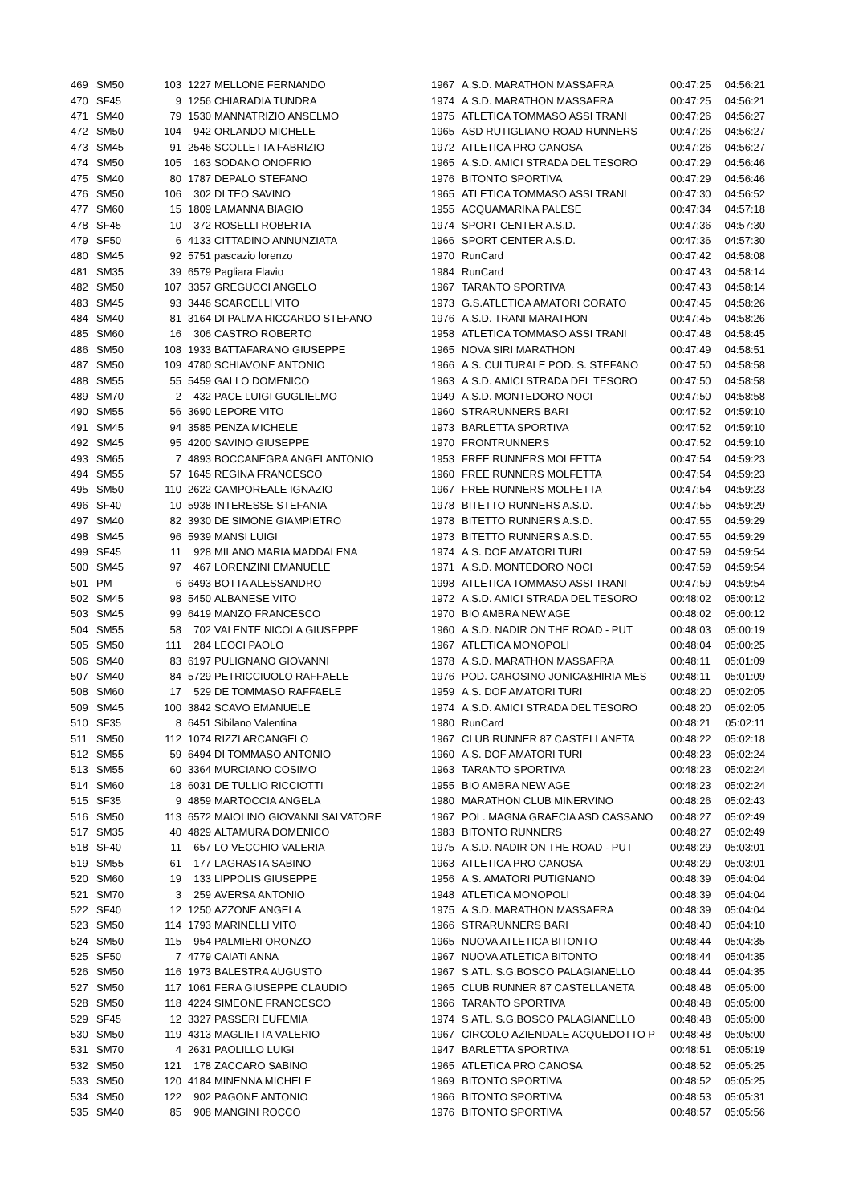| 469 | SM50 | 103 | 1227 | MELLONE FERNANDO | 1967 | A.S.D. MARATHON MASSAFRA | 00:47:25 | 04:56:21 |
| 470 | SF45 | 9 | 1256 | CHIARADIA TUNDRA | 1974 | A.S.D. MARATHON MASSAFRA | 00:47:25 | 04:56:21 |
| 471 | SM40 | 79 | 1530 | MANNATRIZIO ANSELMO | 1975 | ATLETICA TOMMASO ASSI TRANI | 00:47:26 | 04:56:27 |
| 472 | SM50 | 104 | 942 | ORLANDO MICHELE | 1965 | ASD RUTIGLIANO ROAD RUNNERS | 00:47:26 | 04:56:27 |
| 473 | SM45 | 91 | 2546 | SCOLLETTA FABRIZIO | 1972 | ATLETICA PRO CANOSA | 00:47:26 | 04:56:27 |
| 474 | SM50 | 105 | 163 | SODANO ONOFRIO | 1965 | A.S.D. AMICI STRADA DEL TESORO | 00:47:29 | 04:56:46 |
| 475 | SM40 | 80 | 1787 | DEPALO STEFANO | 1976 | BITONTO SPORTIVA | 00:47:29 | 04:56:46 |
| 476 | SM50 | 106 | 302 | DI TEO SAVINO | 1965 | ATLETICA TOMMASO ASSI TRANI | 00:47:30 | 04:56:52 |
| 477 | SM60 | 15 | 1809 | LAMANNA BIAGIO | 1955 | ACQUAMARINA PALESE | 00:47:34 | 04:57:18 |
| 478 | SF45 | 10 | 372 | ROSELLI ROBERTA | 1974 | SPORT CENTER A.S.D. | 00:47:36 | 04:57:30 |
| 479 | SF50 | 6 | 4133 | CITTADINO ANNUNZIATA | 1966 | SPORT CENTER A.S.D. | 00:47:36 | 04:57:30 |
| 480 | SM45 | 92 | 5751 | pascazio lorenzo | 1970 | RunCard | 00:47:42 | 04:58:08 |
| 481 | SM35 | 39 | 6579 | Pagliara Flavio | 1984 | RunCard | 00:47:43 | 04:58:14 |
| 482 | SM50 | 107 | 3357 | GREGUCCI ANGELO | 1967 | TARANTO SPORTIVA | 00:47:43 | 04:58:14 |
| 483 | SM45 | 93 | 3446 | SCARCELLI VITO | 1973 | G.S.ATLETICA AMATORI CORATO | 00:47:45 | 04:58:26 |
| 484 | SM40 | 81 | 3164 | DI PALMA RICCARDO STEFANO | 1976 | A.S.D. TRANI MARATHON | 00:47:45 | 04:58:26 |
| 485 | SM60 | 16 | 306 | CASTRO ROBERTO | 1958 | ATLETICA TOMMASO ASSI TRANI | 00:47:48 | 04:58:45 |
| 486 | SM50 | 108 | 1933 | BATTAFARANO GIUSEPPE | 1965 | NOVA SIRI MARATHON | 00:47:49 | 04:58:51 |
| 487 | SM50 | 109 | 4780 | SCHIAVONE ANTONIO | 1966 | A.S. CULTURALE POD. S. STEFANO | 00:47:50 | 04:58:58 |
| 488 | SM55 | 55 | 5459 | GALLO DOMENICO | 1963 | A.S.D. AMICI STRADA DEL TESORO | 00:47:50 | 04:58:58 |
| 489 | SM70 | 2 | 432 | PACE LUIGI GUGLIELMO | 1949 | A.S.D. MONTEDORO NOCI | 00:47:50 | 04:58:58 |
| 490 | SM55 | 56 | 3690 | LEPORE VITO | 1960 | STRARUNNERS BARI | 00:47:52 | 04:59:10 |
| 491 | SM45 | 94 | 3585 | PENZA MICHELE | 1973 | BARLETTA SPORTIVA | 00:47:52 | 04:59:10 |
| 492 | SM45 | 95 | 4200 | SAVINO GIUSEPPE | 1970 | FRONTRUNNERS | 00:47:52 | 04:59:10 |
| 493 | SM65 | 7 | 4893 | BOCCANEGRA ANGELANTONIO | 1953 | FREE RUNNERS MOLFETTA | 00:47:54 | 04:59:23 |
| 494 | SM55 | 57 | 1645 | REGINA FRANCESCO | 1960 | FREE RUNNERS MOLFETTA | 00:47:54 | 04:59:23 |
| 495 | SM50 | 110 | 2622 | CAMPOREALE IGNAZIO | 1967 | FREE RUNNERS MOLFETTA | 00:47:54 | 04:59:23 |
| 496 | SF40 | 10 | 5938 | INTERESSE STEFANIA | 1978 | BITETTO RUNNERS A.S.D. | 00:47:55 | 04:59:29 |
| 497 | SM40 | 82 | 3930 | DE SIMONE GIAMPIETRO | 1978 | BITETTO RUNNERS A.S.D. | 00:47:55 | 04:59:29 |
| 498 | SM45 | 96 | 5939 | MANSI LUIGI | 1973 | BITETTO RUNNERS A.S.D. | 00:47:55 | 04:59:29 |
| 499 | SF45 | 11 | 928 | MILANO MARIA MADDALENA | 1974 | A.S. DOF AMATORI TURI | 00:47:59 | 04:59:54 |
| 500 | SM45 | 97 | 467 | LORENZINI EMANUELE | 1971 | A.S.D. MONTEDORO NOCI | 00:47:59 | 04:59:54 |
| 501 | PM | 6 | 6493 | BOTTA ALESSANDRO | 1998 | ATLETICA TOMMASO ASSI TRANI | 00:47:59 | 04:59:54 |
| 502 | SM45 | 98 | 5450 | ALBANESE VITO | 1972 | A.S.D. AMICI STRADA DEL TESORO | 00:48:02 | 05:00:12 |
| 503 | SM45 | 99 | 6419 | MANZO FRANCESCO | 1970 | BIO AMBRA NEW AGE | 00:48:02 | 05:00:12 |
| 504 | SM55 | 58 | 702 | VALENTE NICOLA GIUSEPPE | 1960 | A.S.D. NADIR ON THE ROAD - PUT | 00:48:03 | 05:00:19 |
| 505 | SM50 | 111 | 284 | LEOCI PAOLO | 1967 | ATLETICA MONOPOLI | 00:48:04 | 05:00:25 |
| 506 | SM40 | 83 | 6197 | PULIGNANO GIOVANNI | 1978 | A.S.D. MARATHON MASSAFRA | 00:48:11 | 05:01:09 |
| 507 | SM40 | 84 | 5729 | PETRICCIUOLO RAFFAELE | 1976 | POD. CAROSINO JONICA&HIRIA MES | 00:48:11 | 05:01:09 |
| 508 | SM60 | 17 | 529 | DE TOMMASO RAFFAELE | 1959 | A.S. DOF AMATORI TURI | 00:48:20 | 05:02:05 |
| 509 | SM45 | 100 | 3842 | SCAVO EMANUELE | 1974 | A.S.D. AMICI STRADA DEL TESORO | 00:48:20 | 05:02:05 |
| 510 | SF35 | 8 | 6451 | Sibilano Valentina | 1980 | RunCard | 00:48:21 | 05:02:11 |
| 511 | SM50 | 112 | 1074 | RIZZI ARCANGELO | 1967 | CLUB RUNNER 87 CASTELLANETA | 00:48:22 | 05:02:18 |
| 512 | SM55 | 59 | 6494 | DI TOMMASO ANTONIO | 1960 | A.S. DOF AMATORI TURI | 00:48:23 | 05:02:24 |
| 513 | SM55 | 60 | 3364 | MURCIANO COSIMO | 1963 | TARANTO SPORTIVA | 00:48:23 | 05:02:24 |
| 514 | SM60 | 18 | 6031 | DE TULLIO RICCIOTTI | 1955 | BIO AMBRA NEW AGE | 00:48:23 | 05:02:24 |
| 515 | SF35 | 9 | 4859 | MARTOCCIA ANGELA | 1980 | MARATHON CLUB MINERVINO | 00:48:26 | 05:02:43 |
| 516 | SM50 | 113 | 6572 | MAIOLINO GIOVANNI SALVATORE | 1967 | POL. MAGNA GRAECIA ASD CASSANO | 00:48:27 | 05:02:49 |
| 517 | SM35 | 40 | 4829 | ALTAMURA DOMENICO | 1983 | BITONTO RUNNERS | 00:48:27 | 05:02:49 |
| 518 | SF40 | 11 | 657 | LO VECCHIO VALERIA | 1975 | A.S.D. NADIR ON THE ROAD - PUT | 00:48:29 | 05:03:01 |
| 519 | SM55 | 61 | 177 | LAGRASTA SABINO | 1963 | ATLETICA PRO CANOSA | 00:48:29 | 05:03:01 |
| 520 | SM60 | 19 | 133 | LIPPOLIS GIUSEPPE | 1956 | A.S. AMATORI PUTIGNANO | 00:48:39 | 05:04:04 |
| 521 | SM70 | 3 | 259 | AVERSA ANTONIO | 1948 | ATLETICA MONOPOLI | 00:48:39 | 05:04:04 |
| 522 | SF40 | 12 | 1250 | AZZONE ANGELA | 1975 | A.S.D. MARATHON MASSAFRA | 00:48:39 | 05:04:04 |
| 523 | SM50 | 114 | 1793 | MARINELLI VITO | 1966 | STRARUNNERS BARI | 00:48:40 | 05:04:10 |
| 524 | SM50 | 115 | 954 | PALMIERI ORONZO | 1965 | NUOVA ATLETICA BITONTO | 00:48:44 | 05:04:35 |
| 525 | SF50 | 7 | 4779 | CAIATI ANNA | 1967 | NUOVA ATLETICA BITONTO | 00:48:44 | 05:04:35 |
| 526 | SM50 | 116 | 1973 | BALESTRA AUGUSTO | 1967 | S.ATL. S.G.BOSCO PALAGIANELLO | 00:48:44 | 05:04:35 |
| 527 | SM50 | 117 | 1061 | FERA GIUSEPPE CLAUDIO | 1965 | CLUB RUNNER 87 CASTELLANETA | 00:48:48 | 05:05:00 |
| 528 | SM50 | 118 | 4224 | SIMEONE FRANCESCO | 1966 | TARANTO SPORTIVA | 00:48:48 | 05:05:00 |
| 529 | SF45 | 12 | 3327 | PASSERI EUFEMIA | 1974 | S.ATL. S.G.BOSCO PALAGIANELLO | 00:48:48 | 05:05:00 |
| 530 | SM50 | 119 | 4313 | MAGLIETTA VALERIO | 1967 | CIRCOLO AZIENDALE ACQUEDOTTO P | 00:48:48 | 05:05:00 |
| 531 | SM70 | 4 | 2631 | PAOLILLO LUIGI | 1947 | BARLETTA SPORTIVA | 00:48:51 | 05:05:19 |
| 532 | SM50 | 121 | 178 | ZACCARO SABINO | 1965 | ATLETICA PRO CANOSA | 00:48:52 | 05:05:25 |
| 533 | SM50 | 120 | 4184 | MINENNA MICHELE | 1969 | BITONTO SPORTIVA | 00:48:52 | 05:05:25 |
| 534 | SM50 | 122 | 902 | PAGONE ANTONIO | 1966 | BITONTO SPORTIVA | 00:48:53 | 05:05:31 |
| 535 | SM40 | 85 | 908 | MANGINI ROCCO | 1976 | BITONTO SPORTIVA | 00:48:57 | 05:05:56 |